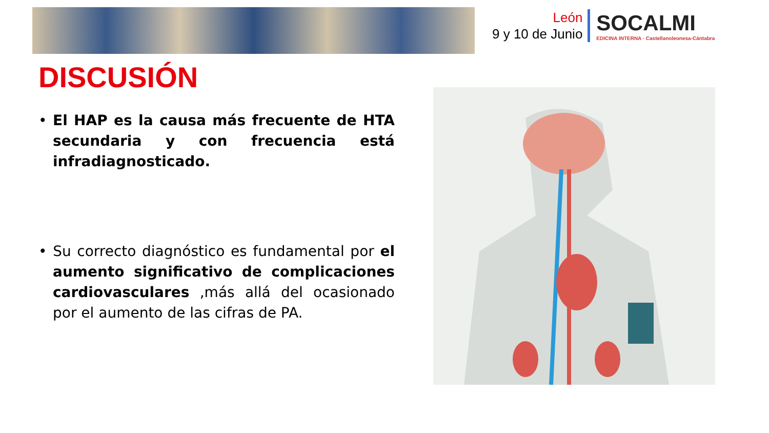León
9 y 10 de Junio
SOCALMI
EDICINA INTERNA · Castellanoleonesa-Cántabra
DISCUSIÓN
• El HAP es la causa más frecuente de HTA secundaria y con frecuencia está infradiagnosticado.
• Su correcto diagnóstico es fundamental por el aumento significativo de complicaciones cardiovasculares ,más allá del ocasionado por el aumento de las cifras de PA.